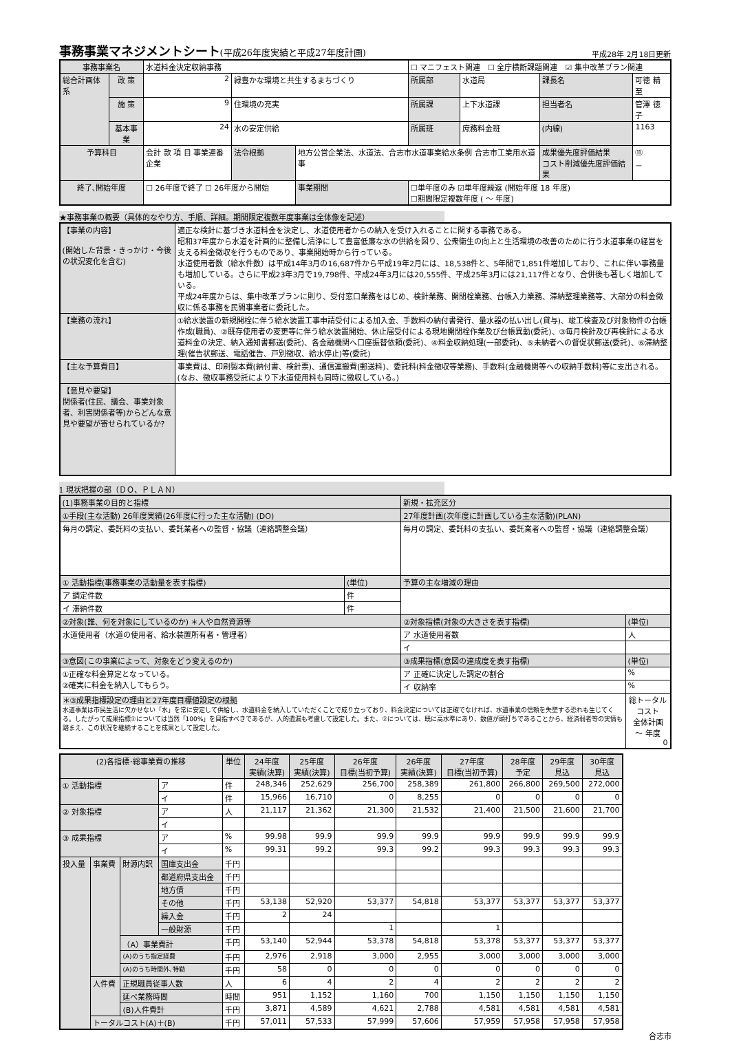事務事業マネジメントシート(平成26年度実績と平成27年度計画)
平成28年 2月18日更新
| 事務事業名 | | 水道料金決定収納事務 | | | ☐ マニフェスト関連 ☐ 全庁横断課題関連 ☑ 集中改革プラン関連 | | | |
| 総合計画体系 | 政 策 | 2 | 緑豊かな環境と共生するまちづくり | | 所属部 | 水道局 | 課長名 | 可徳 精至 |
| | 施 策 | 9 | 住環境の充実 | | 所属課 | 上下水道課 | 担当者名 | 管澤 徳子 |
| | 基本事業 | 24 | 水の安定供給 | | 所属班 | 庶務料金班 | (内線) | 1163 |
| 予算科目 | | 会計 款 項 目 事業連番 企業 | 法令根拠 | 地方公営企業法、水道法、合志市水道事業給水条例 合志市工業用水道事 | | | 成果優先度評価結果 コスト削減優先度評価結果 | ⑪ － |
| 終了､開始年度 | | ☐ 26年度で終了 ☐ 26年度から開始 | | 事業期間 | ☐単年度のみ ☑単年度繰返 (開始年度 18 年度) ☐期間限定複数年度 ( ～ 年度) | | | |
★事務事業の概要（具体的なやり方、手順、詳細。期間限定複数年度事業は全体像を記述）
| 【事業の内容】 (開始した背景・きっかけ・今後の状況変化を含む) | 適正な検針に基づき水道料金を決定し、水道使用者からの納入を受け入れることに関する事務である。 昭和37年度から水道を計画的に整備し清浄にして豊富低廉な水の供給を図り、公衆衛生の向上と生活環境の改善のために行う水道事業の経営を支える料金徴収を行うものであり、事業開始時から行っている。 水道使用者数（給水件数）は平成14年3月の16,687件から平成19年2月には、18,538件と、5年間で1,851件増加しており、これに伴い事務量も増加している。さらに平成23年3月で19,798件、平成24年3月には20,555件、平成25年3月には21,117件となり、合併後も著しく増加している。 平成24年度からは、集中改革プランに則り、受付窓口業務をはじめ、検針業務、開閉栓業務、台帳入力業務、滞納整理業務等、大部分の料金徴収に係る事務を民間事業者に委託した。 |
| 【業務の流れ】 | ①給水装置の新規開栓に伴う給水装置工事申請受付による加入金、手数料の納付書発行、量水器の払い出し(貸与)、竣工検査及び対象物件の台帳作成(職員)、②既存使用者の変更等に伴う給水装置開始、休止届受付による現地開閉栓作業及び台帳異動(委託)、③毎月検針及び再検針による水道料金の決定、納入通知書郵送(委託)、各金融機関へ口座振替依頼(委託)、④料金収納処理(一部委託)、⑤未納者への督促状郵送(委託)、⑥滞納整理(催告状郵送、電話催告、戸別徴収、給水停止)等(委託) |
| 【主な予算費目】 | 事業費は、印刷製本費(納付書、検針票)、通信運搬費(郵送料)、委託料(料金徴収等業務)、手数料(金融機関等への収納手数料)等に支出される。 (なお、徴収事務受託により下水道使用料も同時に徴収している。) |
| 【意見や要望】 関係者(住民、議会、事業対象者、利害関係者等)からどんな意見や要望が寄せられているか? | |
1 現状把握の部（ＤＯ、ＰＬＡＮ）
| (1)事務事業の目的と指標 | | 新規・拡充区分 | |
| ①手段(主な活動) 26年度実績(26年度に行った主な活動) (DO) | | 27年度計画(次年度に計画している主な活動)(PLAN) | |
| 毎月の調定、委託料の支払い、委託業者への監督・協議（連絡調整会議） | | 毎月の調定、委託料の支払い、委託業者への監督・協議（連絡調整会議） | |
| ① 活動指標(事務事業の活動量を表す指標) | (単位) | 予算の主な増減の理由 | |
| ア 調定件数 | 件 | | |
| イ 滞納件数 | 件 | | |
| ②対象(誰、何を対象にしているのか) ＊人や自然資源等 | | ②対象指標(対象の大きさを表す指標) | (単位) |
| 水道使用者（水道の使用者、給水装置所有者・管理者） | | ア 水道使用者数 | 人 |
| | | イ | |
| ③意図(この事業によって、対象をどう変えるのか) | | ③成果指標(意図の達成度を表す指標) | (単位) |
| ①正確な料金算定となっている。 ②確実に料金を納入してもらう。 | | ア 正確に決定した調定の割合 | % |
| | | イ 収納率 | % |
| ＊③成果指標設定の理由と27年度目標値設定の根拠 水道事業は市民生活に欠かせない「水」を常に安定して供給し、水道料金を納入していただくことで成り立っており、料金決定については正確でなければ、水道事業の信頼を失墜する恐れも生じてくる。したがって成果指標①については当然「100%」を目指すべきであるが、人的遺漏も考慮して設定した。また、②については、既に高水準にあり、数値が頭打ちであることから、経済弱者等の実情も踏まえ、この状況を継続することを成果として設定した。 | | | 総トータルコスト 全体計画 ～ 年度 0 |
| (2)各指標･総事業費の推移 | | | | 単位 | 24年度 実績(決算) | 25年度 実績(決算) | 26年度 目標(当初予算) | 26年度 実績(決算) | 27年度 目標(当初予算) | 28年度 予定 | 29年度 見込 | 30年度 見込 |
| --- | --- | --- | --- | --- | --- | --- | --- | --- | --- | --- | --- | --- |
| ① 活動指標 | | | ア | 件 | 248,346 | 252,629 | 256,700 | 258,389 | 261,800 | 266,800 | 269,500 | 272,000 |
| | | | イ | 件 | 15,966 | 16,710 | 0 | 8,255 | 0 | 0 | 0 | 0 |
| ② 対象指標 | | | ア | 人 | 21,117 | 21,362 | 21,300 | 21,532 | 21,400 | 21,500 | 21,600 | 21,700 |
| | | | イ | | | | | | | | | |
| ③ 成果指標 | | | ア | % | 99.98 | 99.9 | 99.9 | 99.9 | 99.9 | 99.9 | 99.9 | 99.9 |
| | | | イ | % | 99.31 | 99.2 | 99.3 | 99.2 | 99.3 | 99.3 | 99.3 | 99.3 |
| 投入量 | 事業費 | 財源内訳 | 国庫支出金 | 千円 | | | | | | | | |
| | | | 都道府県支出金 | 千円 | | | | | | | | |
| | | | 地方債 | 千円 | | | | | | | | |
| | | | その他 | 千円 | 53,138 | 52,920 | 53,377 | 54,818 | 53,377 | 53,377 | 53,377 | 53,377 |
| | | | 繰入金 | 千円 | 2 | 24 | | | | | | |
| | | | 一般財源 | 千円 | | | 1 | | 1 | | | |
| | | （A）事業費計 | | 千円 | 53,140 | 52,944 | 53,378 | 54,818 | 53,378 | 53,377 | 53,377 | 53,377 |
| | | (A)のうち指定経費 | | 千円 | 2,976 | 2,918 | 3,000 | 2,955 | 3,000 | 3,000 | 3,000 | 3,000 |
| | | (A)のうち時間外､特勤 | | 千円 | 58 | 0 | 0 | 0 | 0 | 0 | 0 | 0 |
| | 人件費 | 正規職員従事人数 | | 人 | 6 | 4 | 2 | 4 | 2 | 2 | 2 | 2 |
| | | 延べ業務時間 | | 時間 | 951 | 1,152 | 1,160 | 700 | 1,150 | 1,150 | 1,150 | 1,150 |
| | | (B)人件費計 | | 千円 | 3,871 | 4,589 | 4,621 | 2,788 | 4,581 | 4,581 | 4,581 | 4,581 |
| | トータルコスト(A)＋(B) | | | 千円 | 57,011 | 57,533 | 57,999 | 57,606 | 57,959 | 57,958 | 57,958 | 57,958 |
合志市